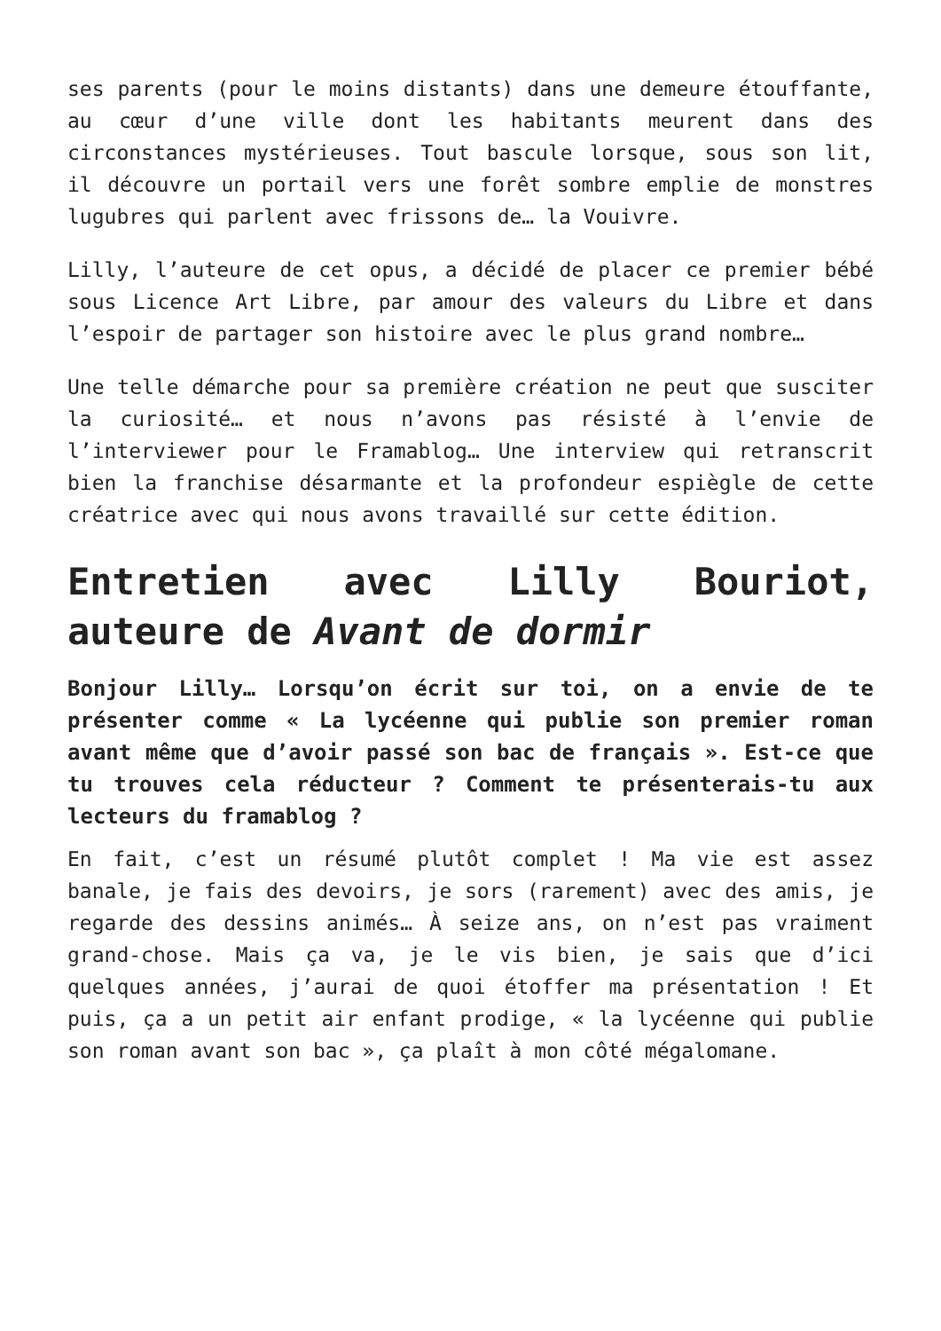ses parents (pour le moins distants) dans une demeure étouffante, au cœur d’une ville dont les habitants meurent dans des circonstances mystérieuses. Tout bascule lorsque, sous son lit, il découvre un portail vers une forêt sombre emplie de monstres lugubres qui parlent avec frissons de… la Vouivre.
Lilly, l’auteure de cet opus, a décidé de placer ce premier bébé sous Licence Art Libre, par amour des valeurs du Libre et dans l’espoir de partager son histoire avec le plus grand nombre…
Une telle démarche pour sa première création ne peut que susciter la curiosité… et nous n’avons pas résisté à l’envie de l’interviewer pour le Framablog… Une interview qui retranscrit bien la franchise désarmante et la profondeur espiègle de cette créatrice avec qui nous avons travaillé sur cette édition.
Entretien avec Lilly Bouriot, auteure de Avant de dormir
Bonjour Lilly… Lorsqu’on écrit sur toi, on a envie de te présenter comme « La lycéenne qui publie son premier roman avant même que d’avoir passé son bac de français ». Est-ce que tu trouves cela réducteur ? Comment te présenterais-tu aux lecteurs du framablog ?
En fait, c’est un résumé plutôt complet ! Ma vie est assez banale, je fais des devoirs, je sors (rarement) avec des amis, je regarde des dessins animés… À seize ans, on n’est pas vraiment grand-chose. Mais ça va, je le vis bien, je sais que d’ici quelques années, j’aurai de quoi étoffer ma présentation ! Et puis, ça a un petit air enfant prodige, « la lycéenne qui publie son roman avant son bac », ça plaît à mon côté mégalomane.